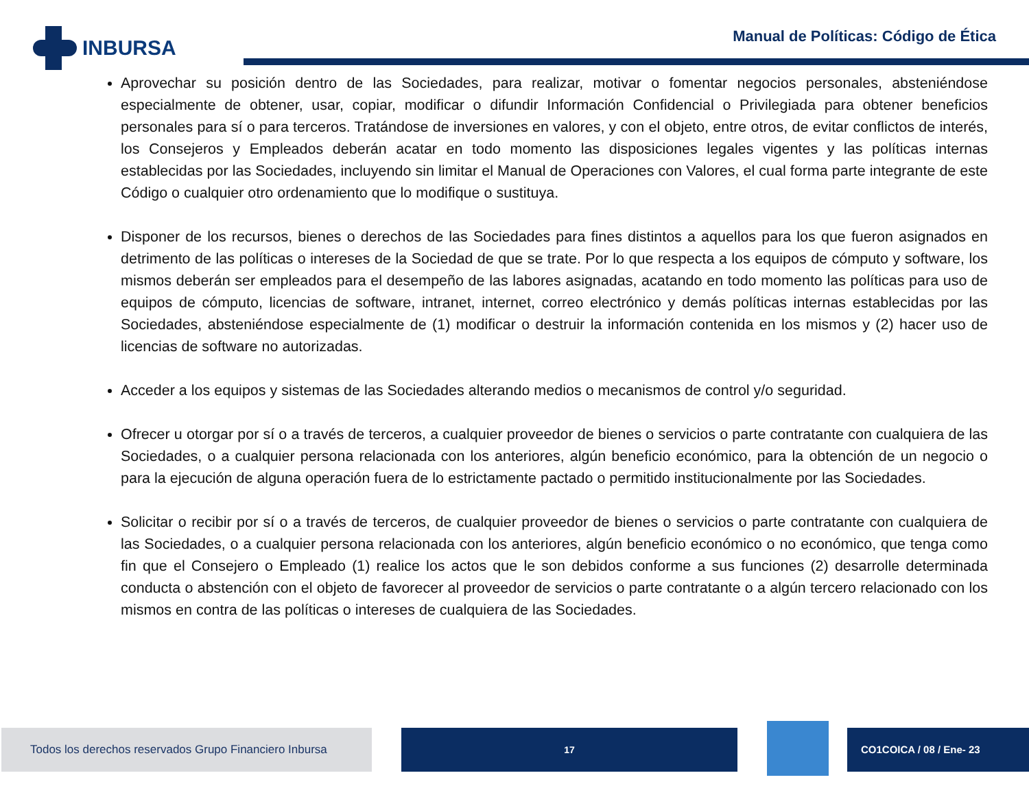INBURSA
Manual de Políticas: Código de Ética
Aprovechar su posición dentro de las Sociedades, para realizar, motivar o fomentar negocios personales, absteniéndose especialmente de obtener, usar, copiar, modificar o difundir Información Confidencial o Privilegiada para obtener beneficios personales para sí o para terceros. Tratándose de inversiones en valores, y con el objeto, entre otros, de evitar conflictos de interés, los Consejeros y Empleados deberán acatar en todo momento las disposiciones legales vigentes y las políticas internas establecidas por las Sociedades, incluyendo sin limitar el Manual de Operaciones con Valores, el cual forma parte integrante de este Código o cualquier otro ordenamiento que lo modifique o sustituya.
Disponer de los recursos, bienes o derechos de las Sociedades para fines distintos a aquellos para los que fueron asignados en detrimento de las políticas o intereses de la Sociedad de que se trate. Por lo que respecta a los equipos de cómputo y software, los mismos deberán ser empleados para el desempeño de las labores asignadas, acatando en todo momento las políticas para uso de equipos de cómputo, licencias de software, intranet, internet, correo electrónico y demás políticas internas establecidas por las Sociedades, absteniéndose especialmente de (1) modificar o destruir la información contenida en los mismos y (2) hacer uso de licencias de software no autorizadas.
Acceder a los equipos y sistemas de las Sociedades alterando medios o mecanismos de control y/o seguridad.
Ofrecer u otorgar por sí o a través de terceros, a cualquier proveedor de bienes o servicios o parte contratante con cualquiera de las Sociedades, o a cualquier persona relacionada con los anteriores, algún beneficio económico, para la obtención de un negocio o para la ejecución de alguna operación fuera de lo estrictamente pactado o permitido institucionalmente por las Sociedades.
Solicitar o recibir por sí o a través de terceros, de cualquier proveedor de bienes o servicios o parte contratante con cualquiera de las Sociedades, o a cualquier persona relacionada con los anteriores, algún beneficio económico o no económico, que tenga como fin que el Consejero o Empleado (1) realice los actos que le son debidos conforme a sus funciones (2) desarrolle determinada conducta o abstención con el objeto de favorecer al proveedor de servicios o parte contratante o a algún tercero relacionado con los mismos en contra de las políticas o intereses de cualquiera de las Sociedades.
Todos los derechos reservados Grupo Financiero Inbursa
17 CO1COICA / 08 / Ene- 23